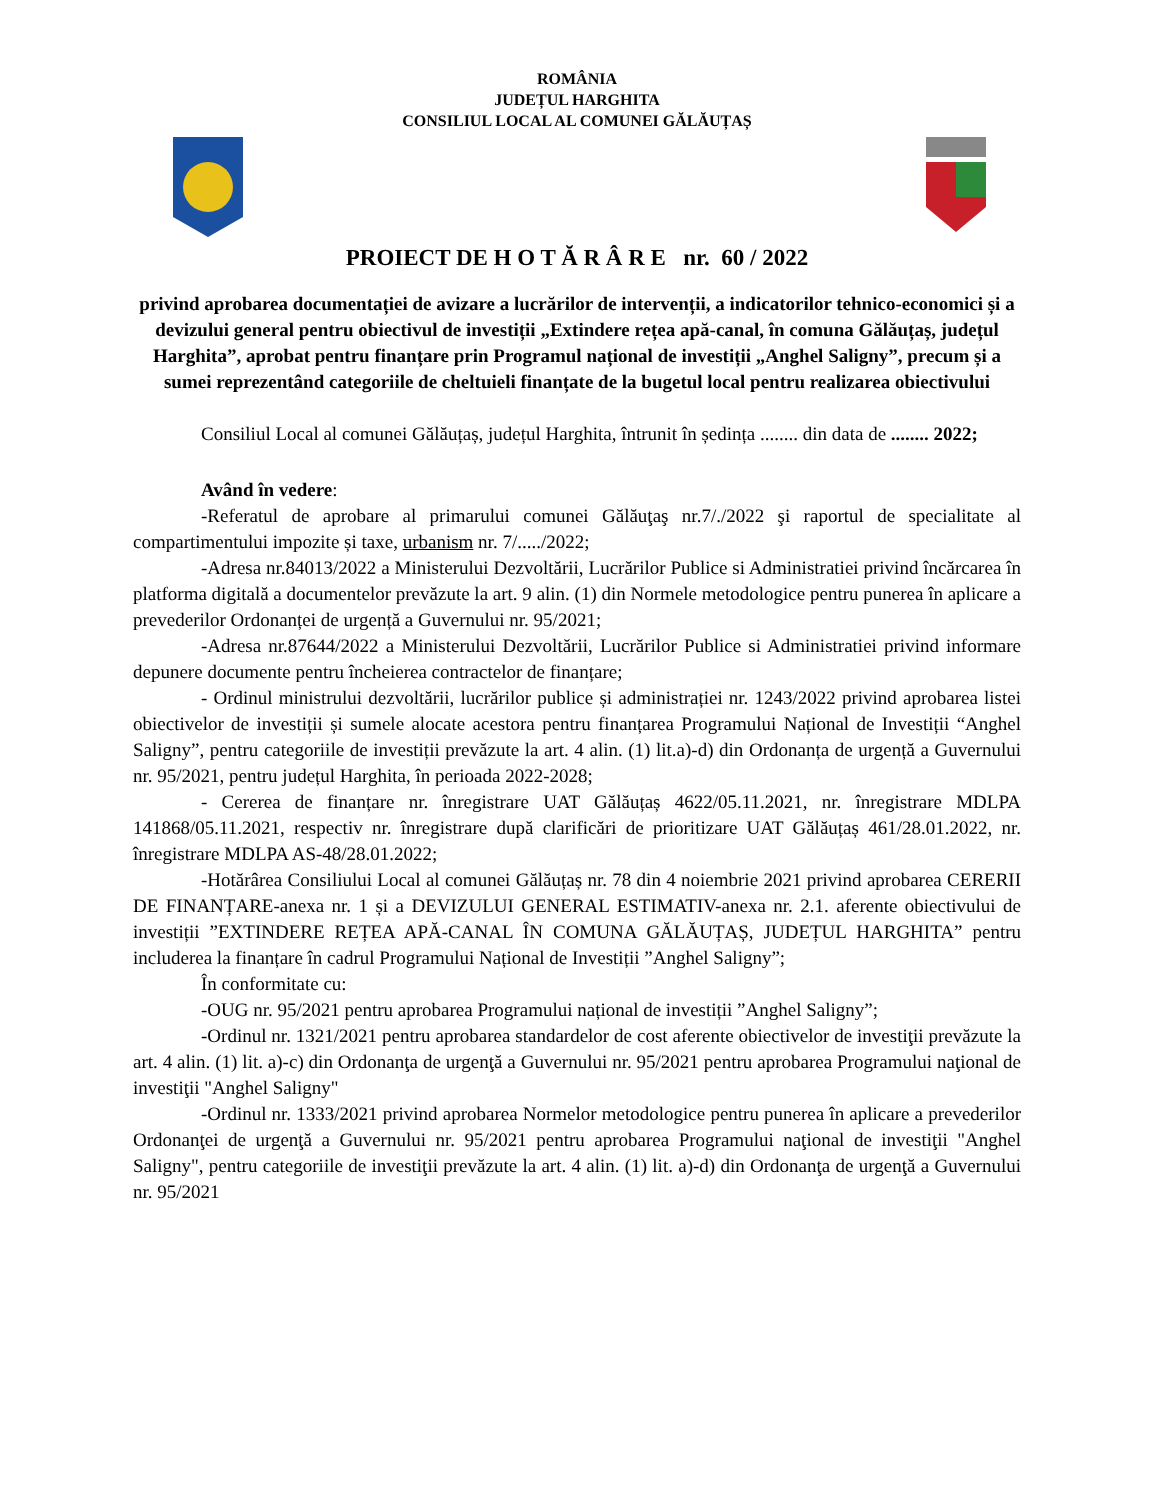ROMÂNIA
JUDEȚUL HARGHITA
CONSILIUL LOCAL AL COMUNEI GĂLĂUȚAȘ
PROIECT DE H O T Ă R Â R E nr. 60 / 2022
privind aprobarea documentației de avizare a lucrărilor de intervenții, a indicatorilor tehnico-economici și a devizului general pentru obiectivul de investiții „Extindere rețea apă-canal, în comuna Gălăuțaș, județul Harghita”, aprobat pentru finanțare prin Programul național de investiții „Anghel Saligny”, precum și a sumei reprezentând categoriile de cheltuieli finanțate de la bugetul local pentru realizarea obiectivului
Consiliul Local al comunei Gălăuțaș, județul Harghita, întrunit în ședința ........ din data de ........ 2022;
Având în vedere:
-Referatul de aprobare al primarului comunei Gălăuţaş nr.7/./2022 şi raportul de specialitate al compartimentului impozite și taxe, urbanism nr. 7/...../2022;
-Adresa nr.84013/2022 a Ministerului Dezvoltării, Lucrărilor Publice si Administratiei privind încărcarea în platforma digitală a documentelor prevăzute la art. 9 alin. (1) din Normele metodologice pentru punerea în aplicare a prevederilor Ordonanței de urgență a Guvernului nr. 95/2021;
-Adresa nr.87644/2022 a Ministerului Dezvoltării, Lucrărilor Publice si Administratiei privind informare depunere documente pentru încheierea contractelor de finanțare;
- Ordinul ministrului dezvoltării, lucrărilor publice și administrației nr. 1243/2022 privind aprobarea listei obiectivelor de investiții și sumele alocate acestora pentru finanțarea Programului Național de Investiții “Anghel Saligny”, pentru categoriile de investiții prevăzute la art. 4 alin. (1) lit.a)-d) din Ordonanța de urgență a Guvernului nr. 95/2021, pentru județul Harghita, în perioada 2022-2028;
- Cererea de finanțare nr. înregistrare UAT Gălăuțaș 4622/05.11.2021, nr. înregistrare MDLPA 141868/05.11.2021, respectiv nr. înregistrare după clarificări de prioritizare UAT Gălăuțaș 461/28.01.2022, nr. înregistrare MDLPA AS-48/28.01.2022;
-Hotărârea Consiliului Local al comunei Gălăuțaș nr. 78 din 4 noiembrie 2021 privind aprobarea CERERII DE FINANȚARE-anexa nr. 1 și a DEVIZULUI GENERAL ESTIMATIV-anexa nr. 2.1. aferente obiectivului de investiții ”EXTINDERE REȚEA APĂ-CANAL ÎN COMUNA GĂLĂUȚAȘ, JUDEȚUL HARGHITA” pentru includerea la finanțare în cadrul Programului Național de Investiții ”Anghel Saligny”;
În conformitate cu:
-OUG nr. 95/2021 pentru aprobarea Programului național de investiții ”Anghel Saligny”;
-Ordinul nr. 1321/2021 pentru aprobarea standardelor de cost aferente obiectivelor de investiţii prevăzute la art. 4 alin. (1) lit. a)-c) din Ordonanţa de urgenţă a Guvernului nr. 95/2021 pentru aprobarea Programului naţional de investiţii "Anghel Saligny"
-Ordinul nr. 1333/2021 privind aprobarea Normelor metodologice pentru punerea în aplicare a prevederilor Ordonanţei de urgenţă a Guvernului nr. 95/2021 pentru aprobarea Programului naţional de investiţii "Anghel Saligny", pentru categoriile de investiţii prevăzute la art. 4 alin. (1) lit. a)-d) din Ordonanţa de urgenţă a Guvernului nr. 95/2021